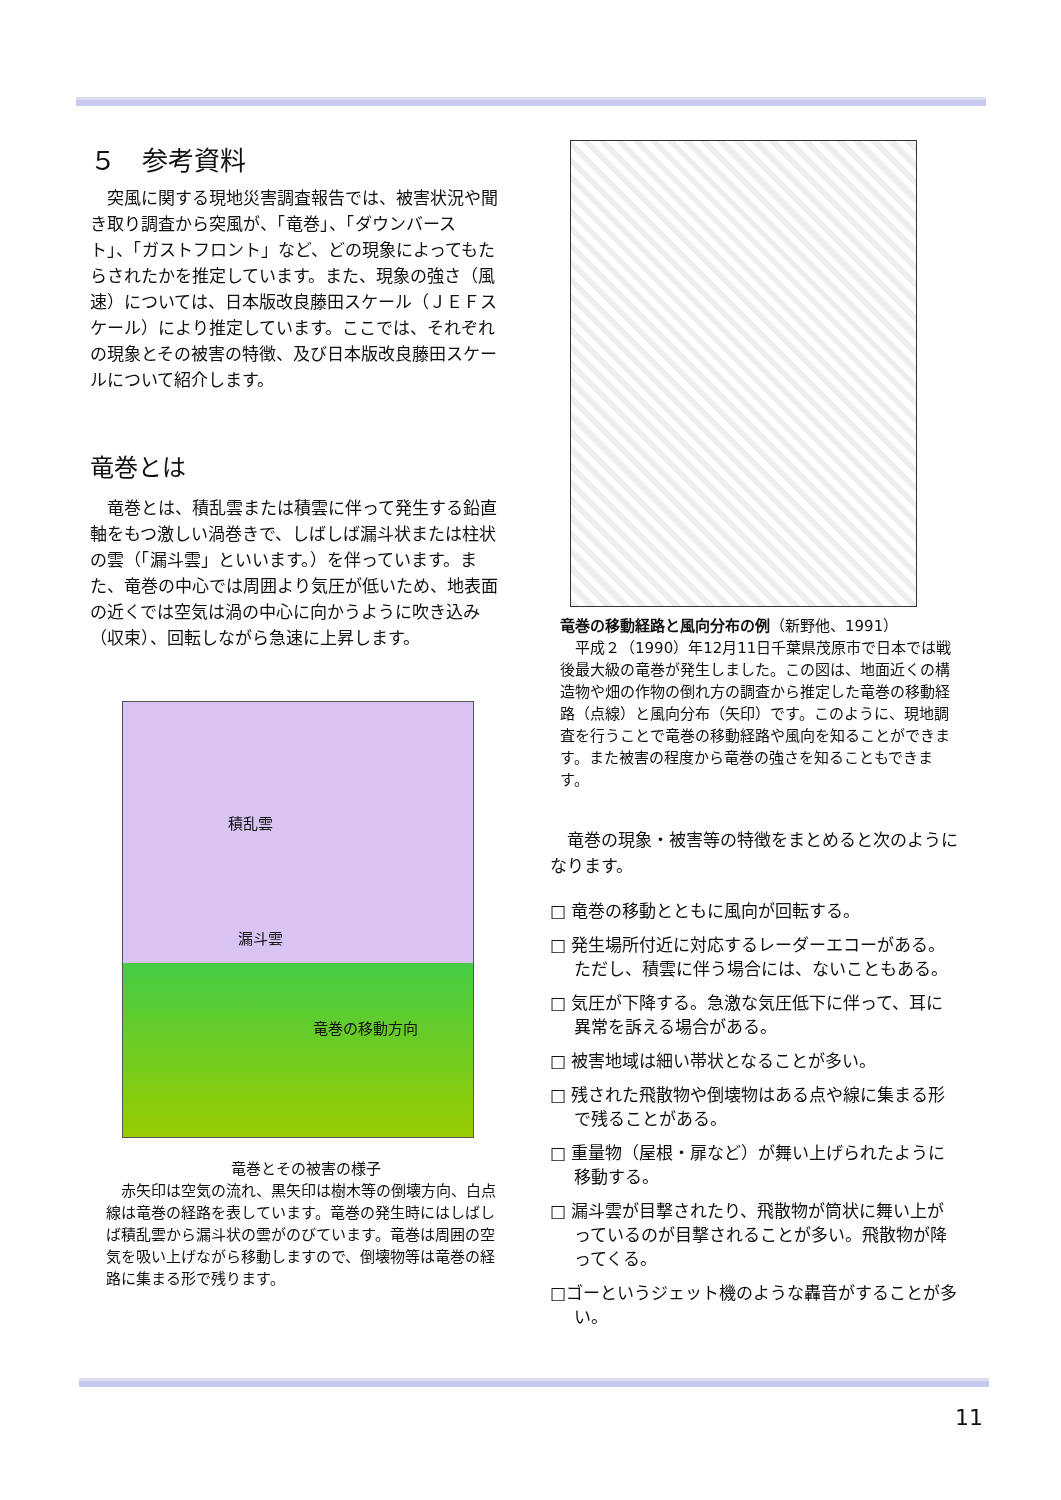５　参考資料
　突風に関する現地災害調査報告では、被害状況や聞き取り調査から突風が、「竜巻」、「ダウンバースト」、「ガストフロント」など、どの現象によってもたらされたかを推定しています。また、現象の強さ（風速）については、日本版改良藤田スケール（ＪＥＦスケール）により推定しています。ここでは、それぞれの現象とその被害の特徴、及び日本版改良藤田スケールについて紹介します。
竜巻とは
　竜巻とは、積乱雲または積雲に伴って発生する鉛直軸をもつ激しい渦巻きで、しばしば漏斗状または柱状の雲（「漏斗雲」といいます。）を伴っています。また、竜巻の中心では周囲より気圧が低いため、地表面の近くでは空気は渦の中心に向かうように吹き込み（収束）、回転しながら急速に上昇します。
積乱雲
漏斗雲
竜巻の移動方向
竜巻とその被害の様子
　赤矢印は空気の流れ、黒矢印は樹木等の倒壊方向、白点線は竜巻の経路を表しています。竜巻の発生時にはしばしば積乱雲から漏斗状の雲がのびています。竜巻は周囲の空気を吸い上げながら移動しますので、倒壊物等は竜巻の経路に集まる形で残ります。
竜巻の移動経路と風向分布の例（新野他、1991）
　平成２（1990）年12月11日千葉県茂原市で日本では戦後最大級の竜巻が発生しました。この図は、地面近くの構造物や畑の作物の倒れ方の調査から推定した竜巻の移動経路（点線）と風向分布（矢印）です。このように、現地調査を行うことで竜巻の移動経路や風向を知ることができます。また被害の程度から竜巻の強さを知ることもできます。
　竜巻の現象・被害等の特徴をまとめると次のようになります。
□ 竜巻の移動とともに風向が回転する。
□ 発生場所付近に対応するレーダーエコーがある。ただし、積雲に伴う場合には、ないこともある。
□ 気圧が下降する。急激な気圧低下に伴って、耳に異常を訴える場合がある。
□ 被害地域は細い帯状となることが多い。
□ 残された飛散物や倒壊物はある点や線に集まる形で残ることがある。
□ 重量物（屋根・扉など）が舞い上げられたように移動する。
□ 漏斗雲が目撃されたり、飛散物が筒状に舞い上がっているのが目撃されることが多い。飛散物が降ってくる。
□ゴーというジェット機のような轟音がすることが多い。
11